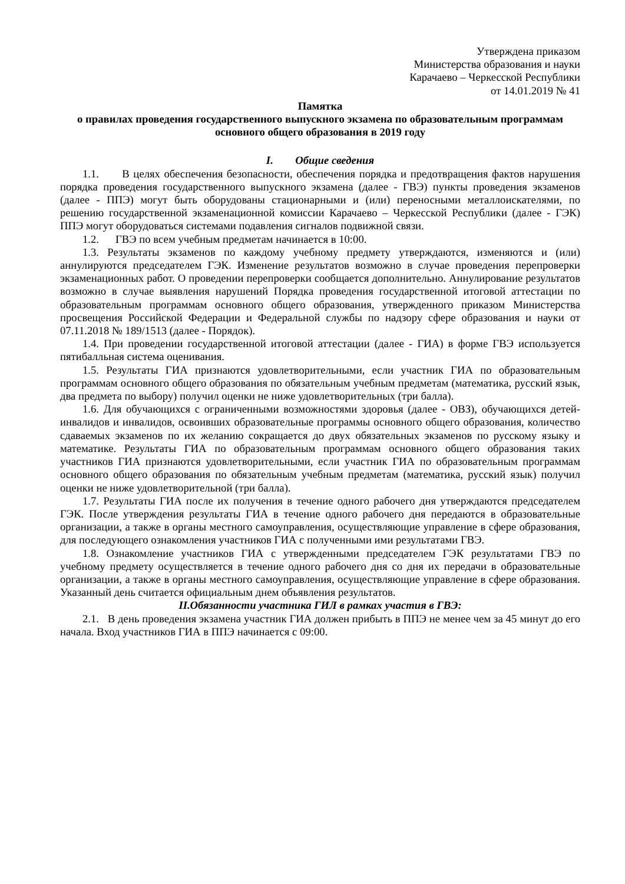Утверждена приказом
Министерства образования и науки
Карачаево – Черкесской Республики
от 14.01.2019 № 41
Памятка
о правилах проведения государственного выпускного экзамена по образовательным программам основного общего образования в 2019 году
I. Общие сведения
1.1. В целях обеспечения безопасности, обеспечения порядка и предотвращения фактов нарушения порядка проведения государственного выпускного экзамена (далее - ГВЭ) пункты проведения экзаменов (далее - ППЭ) могут быть оборудованы стационарными и (или) переносными металлоискателями, по решению государственной экзаменационной комиссии Карачаево – Черкесской Республики (далее - ГЭК) ППЭ могут оборудоваться системами подавления сигналов подвижной связи.
1.2. ГВЭ по всем учебным предметам начинается в 10:00.
1.3. Результаты экзаменов по каждому учебному предмету утверждаются, изменяются и (или) аннулируются председателем ГЭК. Изменение результатов возможно в случае проведения перепроверки экзаменационных работ. О проведении перепроверки сообщается дополнительно. Аннулирование результатов возможно в случае выявления нарушений Порядка проведения государственной итоговой аттестации по образовательным программам основного общего образования, утвержденного приказом Министерства просвещения Российской Федерации и Федеральной службы по надзору сфере образования и науки от 07.11.2018 № 189/1513 (далее - Порядок).
1.4. При проведении государственной итоговой аттестации (далее - ГИА) в форме ГВЭ используется пятибалльная система оценивания.
1.5. Результаты ГИА признаются удовлетворительными, если участник ГИА по образовательным программам основного общего образования по обязательным учебным предметам (математика, русский язык, два предмета по выбору) получил оценки не ниже удовлетворительных (три балла).
1.6. Для обучающихся с ограниченными возможностями здоровья (далее - ОВЗ), обучающихся детей-инвалидов и инвалидов, освоивших образовательные программы основного общего образования, количество сдаваемых экзаменов по их желанию сокращается до двух обязательных экзаменов по русскому языку и математике. Результаты ГИА по образовательным программам основного общего образования таких участников ГИА признаются удовлетворительными, если участник ГИА по образовательным программам основного общего образования по обязательным учебным предметам (математика, русский язык) получил оценки не ниже удовлетворительной (три балла).
1.7. Результаты ГИА после их получения в течение одного рабочего дня утверждаются председателем ГЭК. После утверждения результаты ГИА в течение одного рабочего дня передаются в образовательные организации, а также в органы местного самоуправления, осуществляющие управление в сфере образования, для последующего ознакомления участников ГИА с полученными ими результатами ГВЭ.
1.8. Ознакомление участников ГИА с утвержденными председателем ГЭК результатами ГВЭ по учебному предмету осуществляется в течение одного рабочего дня со дня их передачи в образовательные организации, а также в органы местного самоуправления, осуществляющие управление в сфере образования. Указанный день считается официальным днем объявления результатов.
II.Обязанности участника ГИЛ в рамках участия в ГВЭ:
2.1. В день проведения экзамена участник ГИА должен прибыть в ППЭ не менее чем за 45 минут до его начала. Вход участников ГИА в ППЭ начинается с 09:00.